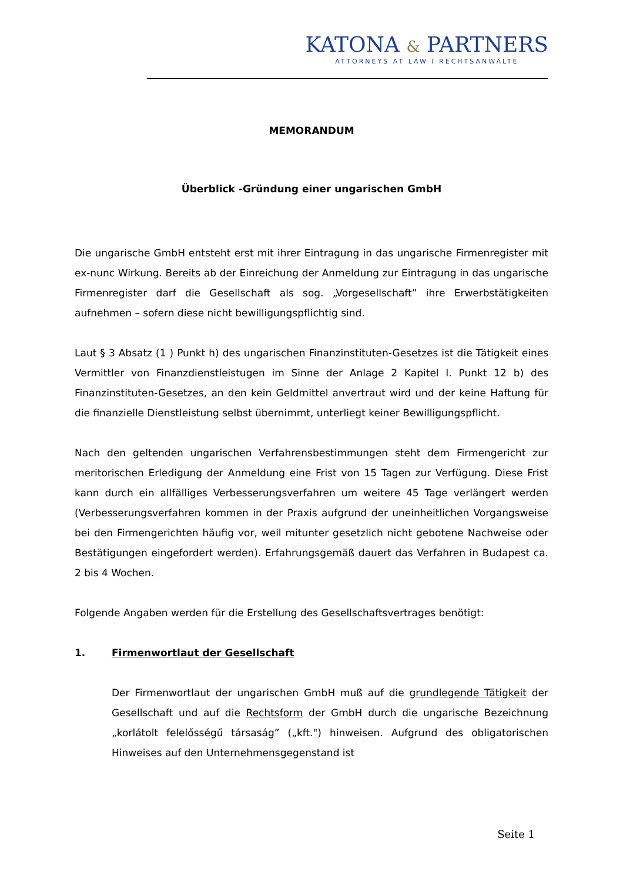KATONA & PARTNERS
ATTORNEYS AT LAW I RECHTSANWÄLTE
MEMORANDUM
Überblick -Gründung einer ungarischen GmbH
Die ungarische GmbH entsteht erst mit ihrer Eintragung in das ungarische Firmenregister mit ex-nunc Wirkung. Bereits ab der Einreichung der Anmeldung zur Eintragung in das ungarische Firmenregister darf die Gesellschaft als sog. „Vorgesellschaft” ihre Erwerbstätigkeiten aufnehmen – sofern diese nicht bewilligungspflichtig sind.
Laut § 3 Absatz (1 ) Punkt h) des ungarischen Finanzinstituten-Gesetzes ist die Tätigkeit eines Vermittler von Finanzdienstleistugen im Sinne der Anlage 2 Kapitel I. Punkt 12 b) des Finanzinstituten-Gesetzes, an den kein Geldmittel anvertraut wird und der keine Haftung für die finanzielle Dienstleistung selbst übernimmt, unterliegt keiner Bewilligungspflicht.
Nach den geltenden ungarischen Verfahrensbestimmungen steht dem Firmengericht zur meritorischen Erledigung der Anmeldung eine Frist von 15 Tagen zur Verfügung. Diese Frist kann durch ein allfälliges Verbesserungsverfahren um weitere 45 Tage verlängert werden (Verbesserungsverfahren kommen in der Praxis aufgrund der uneinheitlichen Vorgangsweise bei den Firmengerichten häufig vor, weil mitunter gesetzlich nicht gebotene Nachweise oder Bestätigungen eingefordert werden). Erfahrungsgemäß dauert das Verfahren in Budapest ca. 2 bis 4 Wochen.
Folgende Angaben werden für die Erstellung des Gesellschaftsvertrages benötigt:
1. Firmenwortlaut der Gesellschaft
Der Firmenwortlaut der ungarischen GmbH muß auf die grundlegende Tätigkeit der Gesellschaft und auf die Rechtsform der GmbH durch die ungarische Bezeichnung „korlátolt felelősségű társaság” („kft.") hinweisen. Aufgrund des obligatorischen Hinweises auf den Unternehmensgegenstand ist
Seite 1